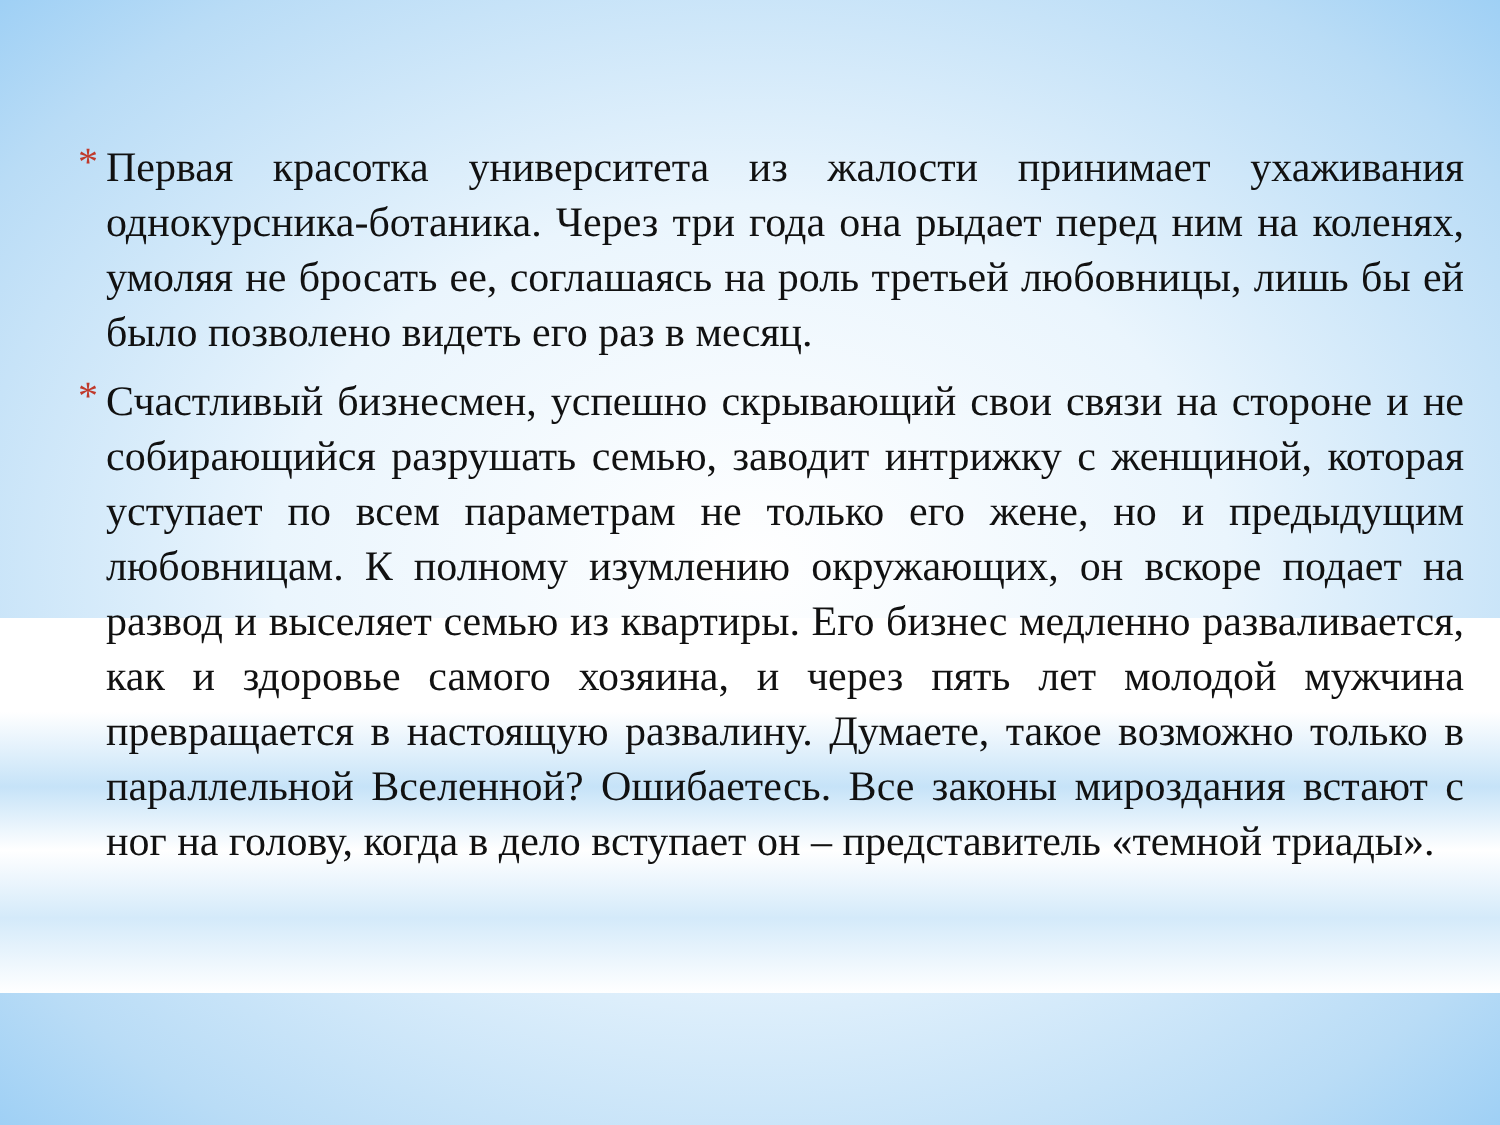* Первая красотка университета из жалости принимает ухаживания однокурсника-ботаника. Через три года она рыдает перед ним на коленях, умоляя не бросать ее, соглашаясь на роль третьей любовницы, лишь бы ей было позволено видеть его раз в месяц.
* Счастливый бизнесмен, успешно скрывающий свои связи на стороне и не собирающийся разрушать семью, заводит интрижку с женщиной, которая уступает по всем параметрам не только его жене, но и предыдущим любовницам. К полному изумлению окружающих, он вскоре подает на развод и выселяет семью из квартиры. Его бизнес медленно разваливается, как и здоровье самого хозяина, и через пять лет молодой мужчина превращается в настоящую развалину. Думаете, такое возможно только в параллельной Вселенной? Ошибаетесь. Все законы мироздания встают с ног на голову, когда в дело вступает он – представитель «темной триады».